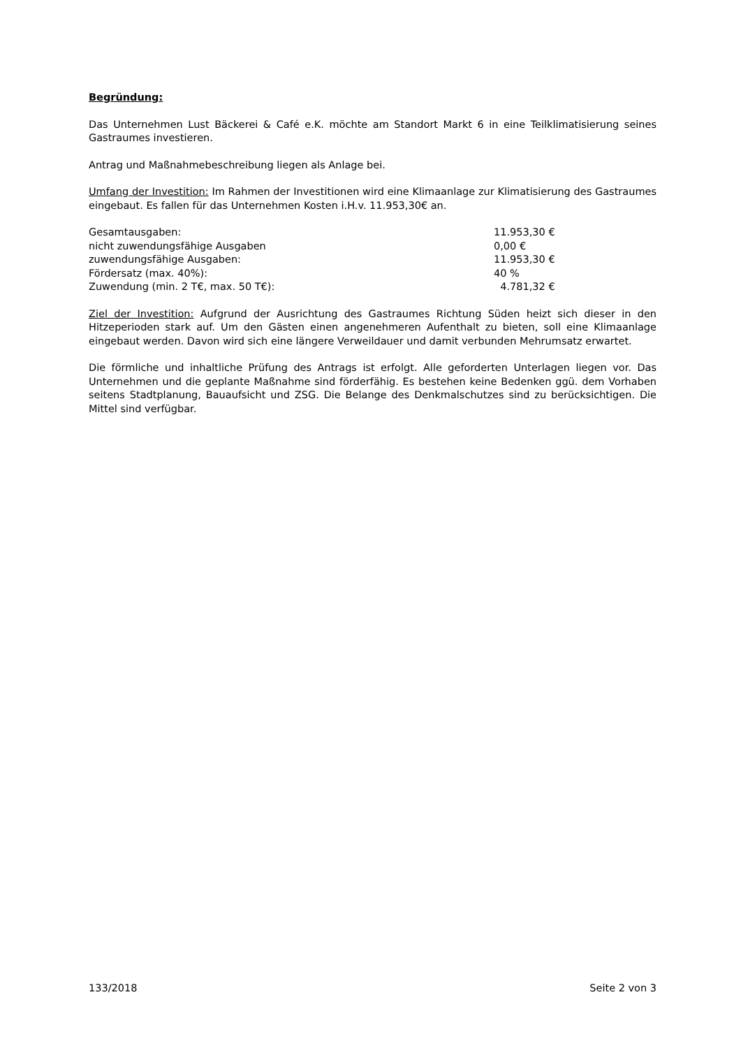Begründung:
Das Unternehmen Lust Bäckerei & Café e.K. möchte am Standort Markt 6 in eine Teilklimatisierung seines Gastraumes investieren.
Antrag und Maßnahmebeschreibung liegen als Anlage bei.
Umfang der Investition: Im Rahmen der Investitionen wird eine Klimaanlage zur Klimatisierung des Gastraumes eingebaut. Es fallen für das Unternehmen Kosten i.H.v. 11.953,30€ an.
| Gesamtausgaben: | 11.953,30 € |
| nicht zuwendungsfähige Ausgaben | 0,00 € |
| zuwendungsfähige Ausgaben: | 11.953,30 € |
| Fördersatz (max. 40%): | 40 % |
| Zuwendung (min. 2 T€, max. 50 T€): | 4.781,32 € |
Ziel der Investition: Aufgrund der Ausrichtung des Gastraumes Richtung Süden heizt sich dieser in den Hitzeperioden stark auf. Um den Gästen einen angenehmeren Aufenthalt zu bieten, soll eine Klimaanlage eingebaut werden. Davon wird sich eine längere Verweildauer und damit verbunden Mehrumsatz erwartet.
Die förmliche und inhaltliche Prüfung des Antrags ist erfolgt. Alle geforderten Unterlagen liegen vor. Das Unternehmen und die geplante Maßnahme sind förderfähig. Es bestehen keine Bedenken ggü. dem Vorhaben seitens Stadtplanung, Bauaufsicht und ZSG. Die Belange des Denkmalschutzes sind zu berücksichtigen. Die Mittel sind verfügbar.
133/2018 Seite 2 von 3